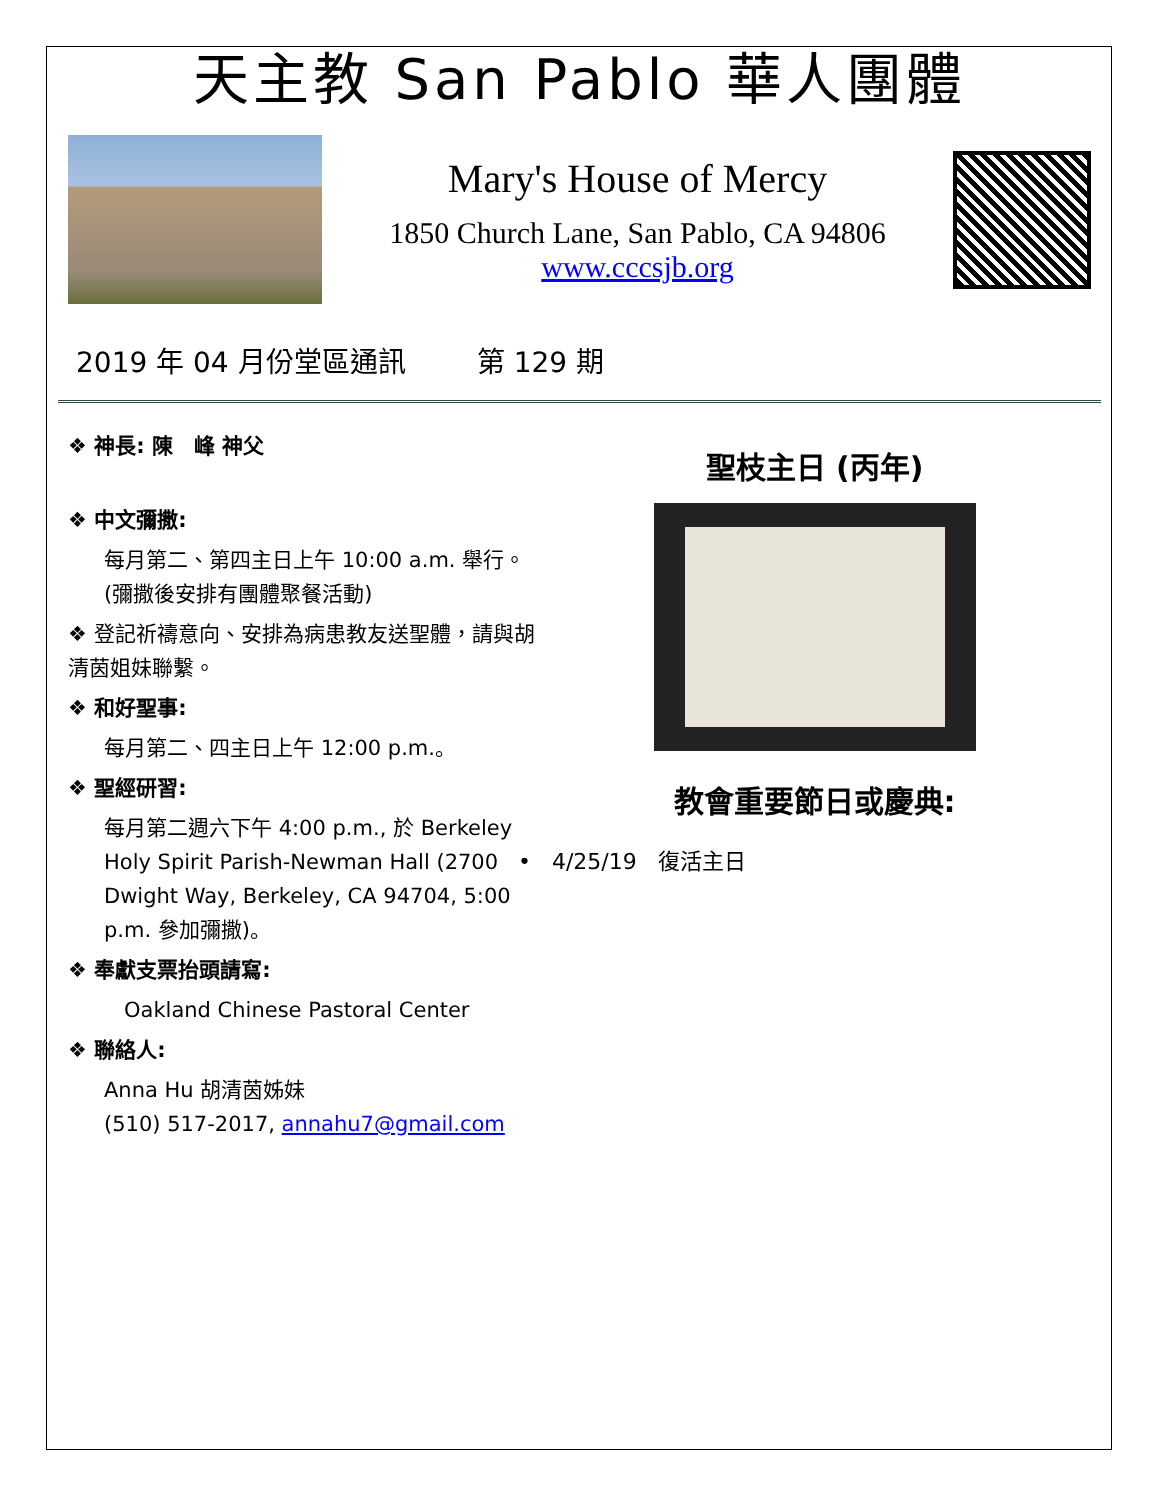天主教 San Pablo 華人團體
Mary's House of Mercy
1850 Church Lane, San Pablo, CA 94806
www.cccsjb.org
2019 年 04 月份堂區通訊 第 129 期
❖ 神長: 陳　峰 神父
❖ 中文彌撒:
每月第二、第四主日上午 10:00 a.m. 舉行。(彌撒後安排有團體聚餐活動)
❖ 登記祈禱意向、安排為病患教友送聖體，請與胡清茵姐妹聯繫。
❖ 和好聖事:
每月第二、四主日上午 12:00 p.m.。
❖ 聖經研習:
每月第二週六下午 4:00 p.m., 於 Berkeley Holy Spirit Parish-Newman Hall (2700 Dwight Way, Berkeley, CA 94704, 5:00 p.m. 參加彌撒)。
❖ 奉獻支票抬頭請寫:
Oakland Chinese Pastoral Center
❖ 聯絡人:
Anna Hu 胡清茵姊妹
(510) 517-2017, annahu7@gmail.com
聖枝主日 (丙年)
教會重要節日或慶典:
• 4/25/19 復活主日